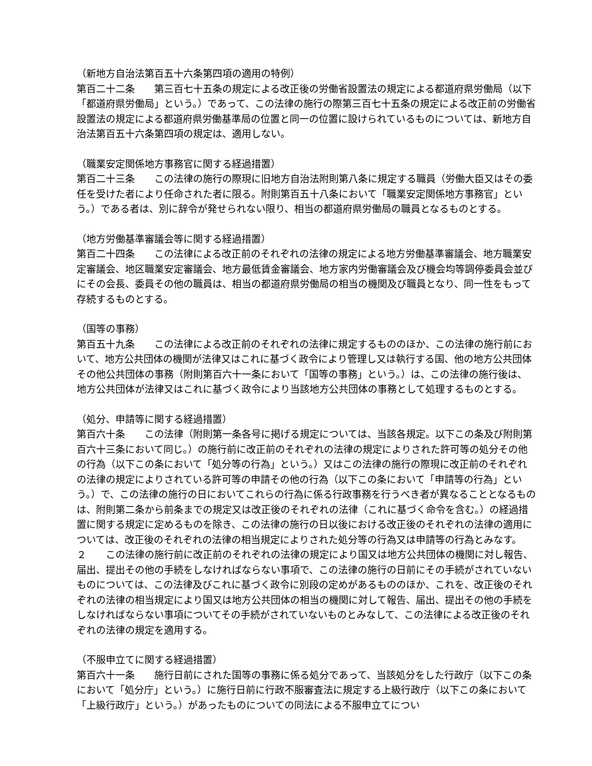（新地方自治法第百五十六条第四項の適用の特例）
第百二十二条　　第三百七十五条の規定による改正後の労働省設置法の規定による都道府県労働局（以下「都道府県労働局」という。）であって、この法律の施行の際第三百七十五条の規定による改正前の労働省設置法の規定による都道府県労働基準局の位置と同一の位置に設けられているものについては、新地方自治法第百五十六条第四項の規定は、適用しない。
（職業安定関係地方事務官に関する経過措置）
第百二十三条　　この法律の施行の際現に旧地方自治法附則第八条に規定する職員（労働大臣又はその委任を受けた者により任命された者に限る。附則第百五十八条において「職業安定関係地方事務官」という。）である者は、別に辞令が発せられない限り、相当の都道府県労働局の職員となるものとする。
（地方労働基準審議会等に関する経過措置）
第百二十四条　　この法律による改正前のそれぞれの法律の規定による地方労働基準審議会、地方職業安定審議会、地区職業安定審議会、地方最低賃金審議会、地方家内労働審議会及び機会均等調停委員会並びにその会長、委員その他の職員は、相当の都道府県労働局の相当の機関及び職員となり、同一性をもって存続するものとする。
（国等の事務）
第百五十九条　　この法律による改正前のそれぞれの法律に規定するもののほか、この法律の施行前において、地方公共団体の機関が法律又はこれに基づく政令により管理し又は執行する国、他の地方公共団体その他公共団体の事務（附則第百六十一条において「国等の事務」という。）は、この法律の施行後は、地方公共団体が法律又はこれに基づく政令により当該地方公共団体の事務として処理するものとする。
（処分、申請等に関する経過措置）
第百六十条　　この法律（附則第一条各号に掲げる規定については、当該各規定。以下この条及び附則第百六十三条において同じ。）の施行前に改正前のそれぞれの法律の規定によりされた許可等の処分その他の行為（以下この条において「処分等の行為」という。）又はこの法律の施行の際現に改正前のそれぞれの法律の規定によりされている許可等の申請その他の行為（以下この条において「申請等の行為」という。）で、この法律の施行の日においてこれらの行為に係る行政事務を行うべき者が異なることとなるものは、附則第二条から前条までの規定又は改正後のそれぞれの法律（これに基づく命令を含む。）の経過措置に関する規定に定めるものを除き、この法律の施行の日以後における改正後のそれぞれの法律の適用については、改正後のそれぞれの法律の相当規定によりされた処分等の行為又は申請等の行為とみなす。
２　　この法律の施行前に改正前のそれぞれの法律の規定により国又は地方公共団体の機関に対し報告、届出、提出その他の手続をしなければならない事項で、この法律の施行の日前にその手続がされていないものについては、この法律及びこれに基づく政令に別段の定めがあるもののほか、これを、改正後のそれぞれの法律の相当規定により国又は地方公共団体の相当の機関に対して報告、届出、提出その他の手続をしなければならない事項についてその手続がされていないものとみなして、この法律による改正後のそれぞれの法律の規定を適用する。
（不服申立てに関する経過措置）
第百六十一条　　施行日前にされた国等の事務に係る処分であって、当該処分をした行政庁（以下この条において「処分庁」という。）に施行日前に行政不服審査法に規定する上級行政庁（以下この条において「上級行政庁」という。）があったものについての同法による不服申立てについ